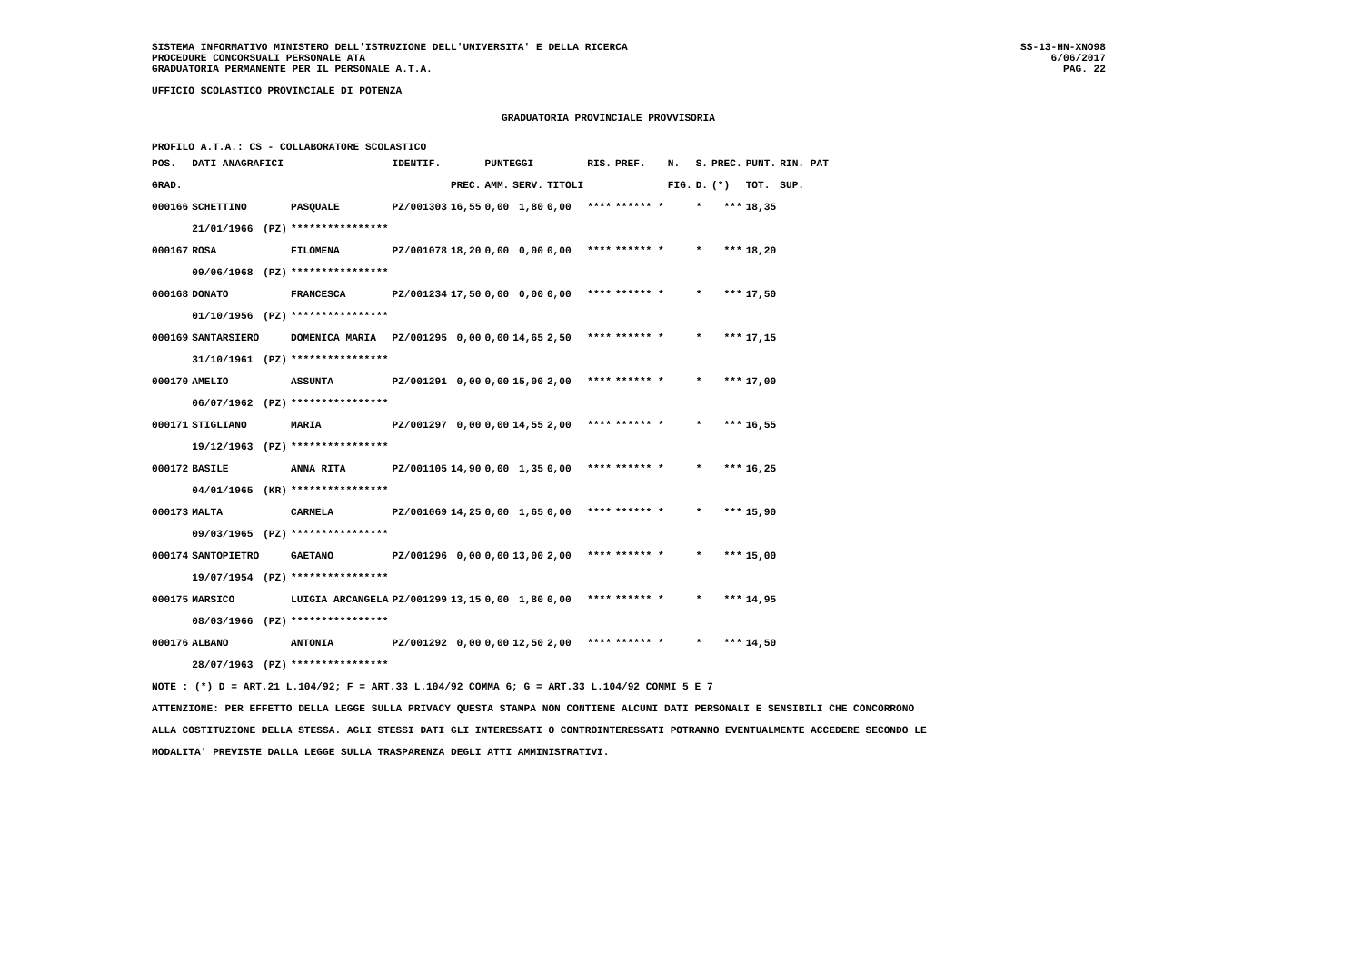SISTEMA INFORMATIVO MINISTERO DELL'ISTRUZIONE DELL'UNIVERSITA' E DELLA RICERCA
PROCEDURE CONCORSUALI PERSONALE ATA
GRADUATORIA PERMANENTE PER IL PERSONALE A.T.A.
SS-13-HN-XNO98
6/06/2017
PAG. 22
UFFICIO SCOLASTICO PROVINCIALE DI POTENZA
GRADUATORIA PROVINCIALE PROVVISORIA
PROFILO A.T.A.: CS - COLLABORATORE SCOLASTICO
| POS. | DATI ANAGRAFICI | | | IDENTIF. | | PUNTEGGI | | | RIS. | PREF. | N. | S. | PREC. | PUNT. | RIN. PAT |
| --- | --- | --- | --- | --- | --- | --- | --- | --- | --- | --- | --- | --- | --- | --- | --- |
| GRAD. | | | | | PREC. | AMM. | SERV. | TITOLI | | | FIG. | D. | (*) | TOT. | SUP. |
| 000166 | SCHETTINO | | PASQUALE | PZ/001303 | 16,55 | 0,00 | 1,80 | 0,00 | **** | ****** * | | * | *** | 18,35 | |
| | 21/01/1966 | (PZ) | **************** | | | | | | | | | | | | |
| 000167 | ROSA | | FILOMENA | PZ/001078 | 18,20 | 0,00 | 0,00 | 0,00 | **** | ****** * | | * | *** | 18,20 | |
| | 09/06/1968 | (PZ) | **************** | | | | | | | | | | | | |
| 000168 | DONATO | | FRANCESCA | PZ/001234 | 17,50 | 0,00 | 0,00 | 0,00 | **** | ****** * | | * | *** | 17,50 | |
| | 01/10/1956 | (PZ) | **************** | | | | | | | | | | | | |
| 000169 | SANTARSIERO | | DOMENICA MARIA | PZ/001295 | 0,00 | 0,00 | 14,65 | 2,50 | **** | ****** * | | * | *** | 17,15 | |
| | 31/10/1961 | (PZ) | **************** | | | | | | | | | | | | |
| 000170 | AMELIO | | ASSUNTA | PZ/001291 | 0,00 | 0,00 | 15,00 | 2,00 | **** | ****** * | | * | *** | 17,00 | |
| | 06/07/1962 | (PZ) | **************** | | | | | | | | | | | | |
| 000171 | STIGLIANO | | MARIA | PZ/001297 | 0,00 | 0,00 | 14,55 | 2,00 | **** | ****** * | | * | *** | 16,55 | |
| | 19/12/1963 | (PZ) | **************** | | | | | | | | | | | | |
| 000172 | BASILE | | ANNA RITA | PZ/001105 | 14,90 | 0,00 | 1,35 | 0,00 | **** | ****** * | | * | *** | 16,25 | |
| | 04/01/1965 | (KR) | **************** | | | | | | | | | | | | |
| 000173 | MALTA | | CARMELA | PZ/001069 | 14,25 | 0,00 | 1,65 | 0,00 | **** | ****** * | | * | *** | 15,90 | |
| | 09/03/1965 | (PZ) | **************** | | | | | | | | | | | | |
| 000174 | SANTOPIETRO | | GAETANO | PZ/001296 | 0,00 | 0,00 | 13,00 | 2,00 | **** | ****** * | | * | *** | 15,00 | |
| | 19/07/1954 | (PZ) | **************** | | | | | | | | | | | | |
| 000175 | MARSICO | | LUIGIA ARCANGELA | PZ/001299 | 13,15 | 0,00 | 1,80 | 0,00 | **** | ****** * | | * | *** | 14,95 | |
| | 08/03/1966 | (PZ) | **************** | | | | | | | | | | | | |
| 000176 | ALBANO | | ANTONIA | PZ/001292 | 0,00 | 0,00 | 12,50 | 2,00 | **** | ****** * | | * | *** | 14,50 | |
| | 28/07/1963 | (PZ) | **************** | | | | | | | | | | | | |
NOTE : (*) D = ART.21 L.104/92; F = ART.33 L.104/92 COMMA 6; G = ART.33 L.104/92 COMMI 5 E 7
ATTENZIONE: PER EFFETTO DELLA LEGGE SULLA PRIVACY QUESTA STAMPA NON CONTIENE ALCUNI DATI PERSONALI E SENSIBILI CHE CONCORRONO
ALLA COSTITUZIONE DELLA STESSA. AGLI STESSI DATI GLI INTERESSATI O CONTROINTERESSATI POTRANNO EVENTUALMENTE ACCEDERE SECONDO LE
MODALITA' PREVISTE DALLA LEGGE SULLA TRASPARENZA DEGLI ATTI AMMINISTRATIVI.